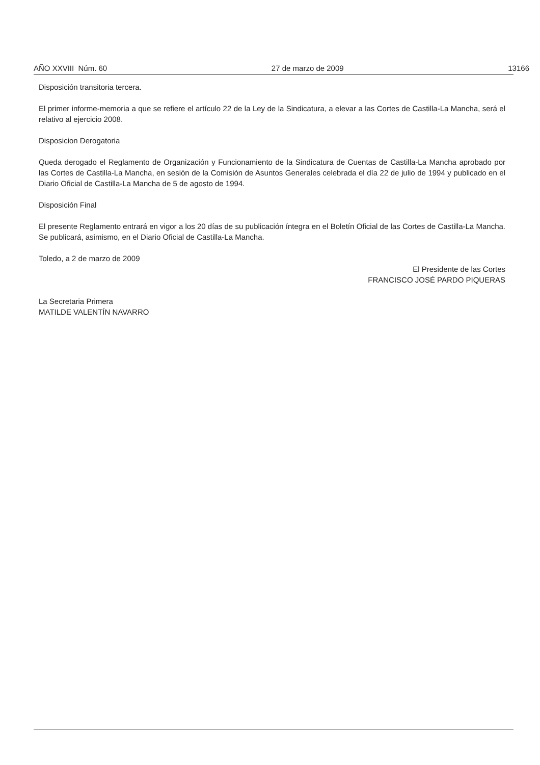AÑO XXVIII Núm. 60 27 de marzo de 2009 13166
Disposición transitoria tercera.
El primer informe-memoria a que se refiere el artículo 22 de la Ley de la Sindicatura, a elevar a las Cortes de Castilla-La Mancha, será el relativo al ejercicio 2008.
Disposicion Derogatoria
Queda derogado el Reglamento de Organización y Funcionamiento de la Sindicatura de Cuentas de Castilla-La Mancha aprobado por las Cortes de Castilla-La Mancha, en sesión de la Comisión de Asuntos Generales celebrada el día 22 de julio de 1994 y publicado en el Diario Oficial de Castilla-La Mancha de 5 de agosto de 1994.
Disposición Final
El presente Reglamento entrará en vigor a los 20 días de su publicación íntegra en el Boletín Oficial de las Cortes de Castilla-La Mancha. Se publicará, asimismo, en el Diario Oficial de Castilla-La Mancha.
Toledo, a 2 de marzo de 2009
El Presidente de las Cortes
FRANCISCO JOSÉ PARDO PIQUERAS
La Secretaria Primera
MATILDE VALENTÍN NAVARRO